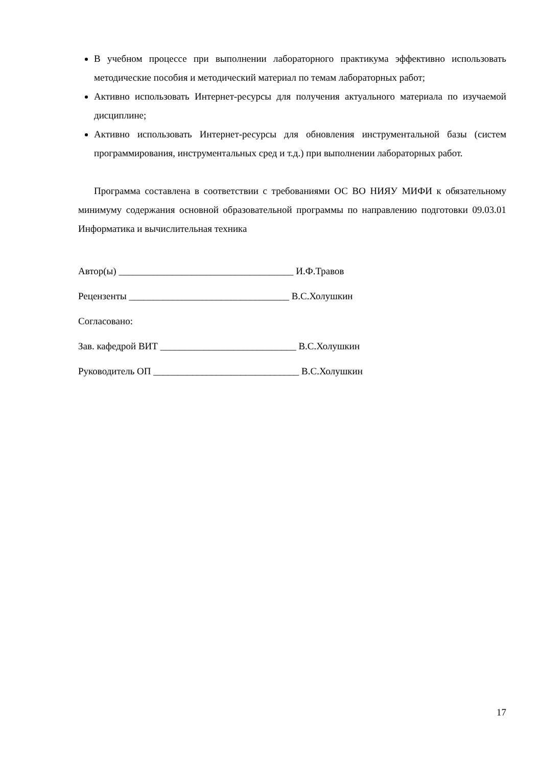В учебном процессе при выполнении лабораторного практикума эффективно использовать методические пособия и методический материал по темам лабораторных работ;
Активно использовать Интернет-ресурсы для получения актуального материала по изучаемой дисциплине;
Активно использовать Интернет-ресурсы для обновления инструментальной базы (систем программирования, инструментальных сред и т.д.) при выполнении лабораторных работ.
Программа составлена в соответствии с требованиями ОС ВО НИЯУ МИФИ к обязательному минимуму содержания основной образовательной программы по направлению подготовки 09.03.01 Информатика и вычислительная техника
Автор(ы) ____________________________________ И.Ф.Травов
Рецензенты _________________________________ В.С.Холушкин
Согласовано:
Зав. кафедрой ВИТ ____________________________ В.С.Холушкин
Руководитель ОП ______________________________ В.С.Холушкин
17